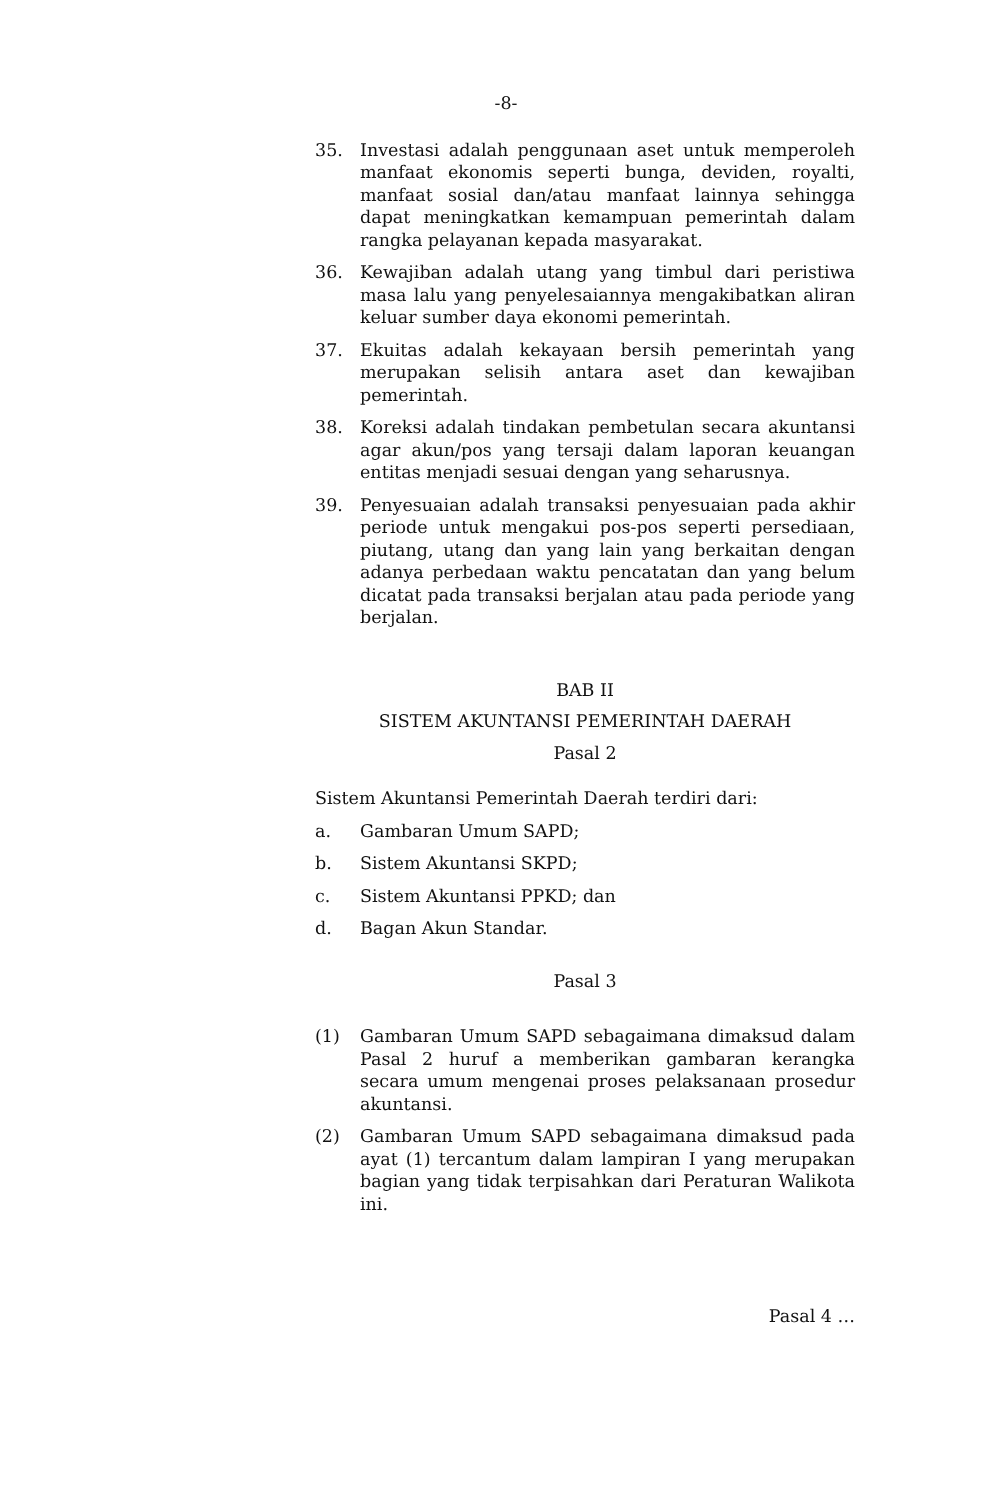-8-
35. Investasi adalah penggunaan aset untuk memperoleh manfaat ekonomis seperti bunga, deviden, royalti, manfaat sosial dan/atau manfaat lainnya sehingga dapat meningkatkan kemampuan pemerintah dalam rangka pelayanan kepada masyarakat.
36. Kewajiban adalah utang yang timbul dari peristiwa masa lalu yang penyelesaiannya mengakibatkan aliran keluar sumber daya ekonomi pemerintah.
37. Ekuitas adalah kekayaan bersih pemerintah yang merupakan selisih antara aset dan kewajiban pemerintah.
38. Koreksi adalah tindakan pembetulan secara akuntansi agar akun/pos yang tersaji dalam laporan keuangan entitas menjadi sesuai dengan yang seharusnya.
39. Penyesuaian adalah transaksi penyesuaian pada akhir periode untuk mengakui pos-pos seperti persediaan, piutang, utang dan yang lain yang berkaitan dengan adanya perbedaan waktu pencatatan dan yang belum dicatat pada transaksi berjalan atau pada periode yang berjalan.
BAB II
SISTEM AKUNTANSI PEMERINTAH DAERAH
Pasal 2
Sistem Akuntansi Pemerintah Daerah terdiri dari:
a. Gambaran Umum SAPD;
b. Sistem Akuntansi SKPD;
c. Sistem Akuntansi PPKD; dan
d. Bagan Akun Standar.
Pasal 3
(1) Gambaran Umum SAPD sebagaimana dimaksud dalam Pasal 2 huruf a memberikan gambaran kerangka secara umum mengenai proses pelaksanaan prosedur akuntansi.
(2) Gambaran Umum SAPD sebagaimana dimaksud pada ayat (1) tercantum dalam lampiran I yang merupakan bagian yang tidak terpisahkan dari Peraturan Walikota ini.
Pasal 4 …